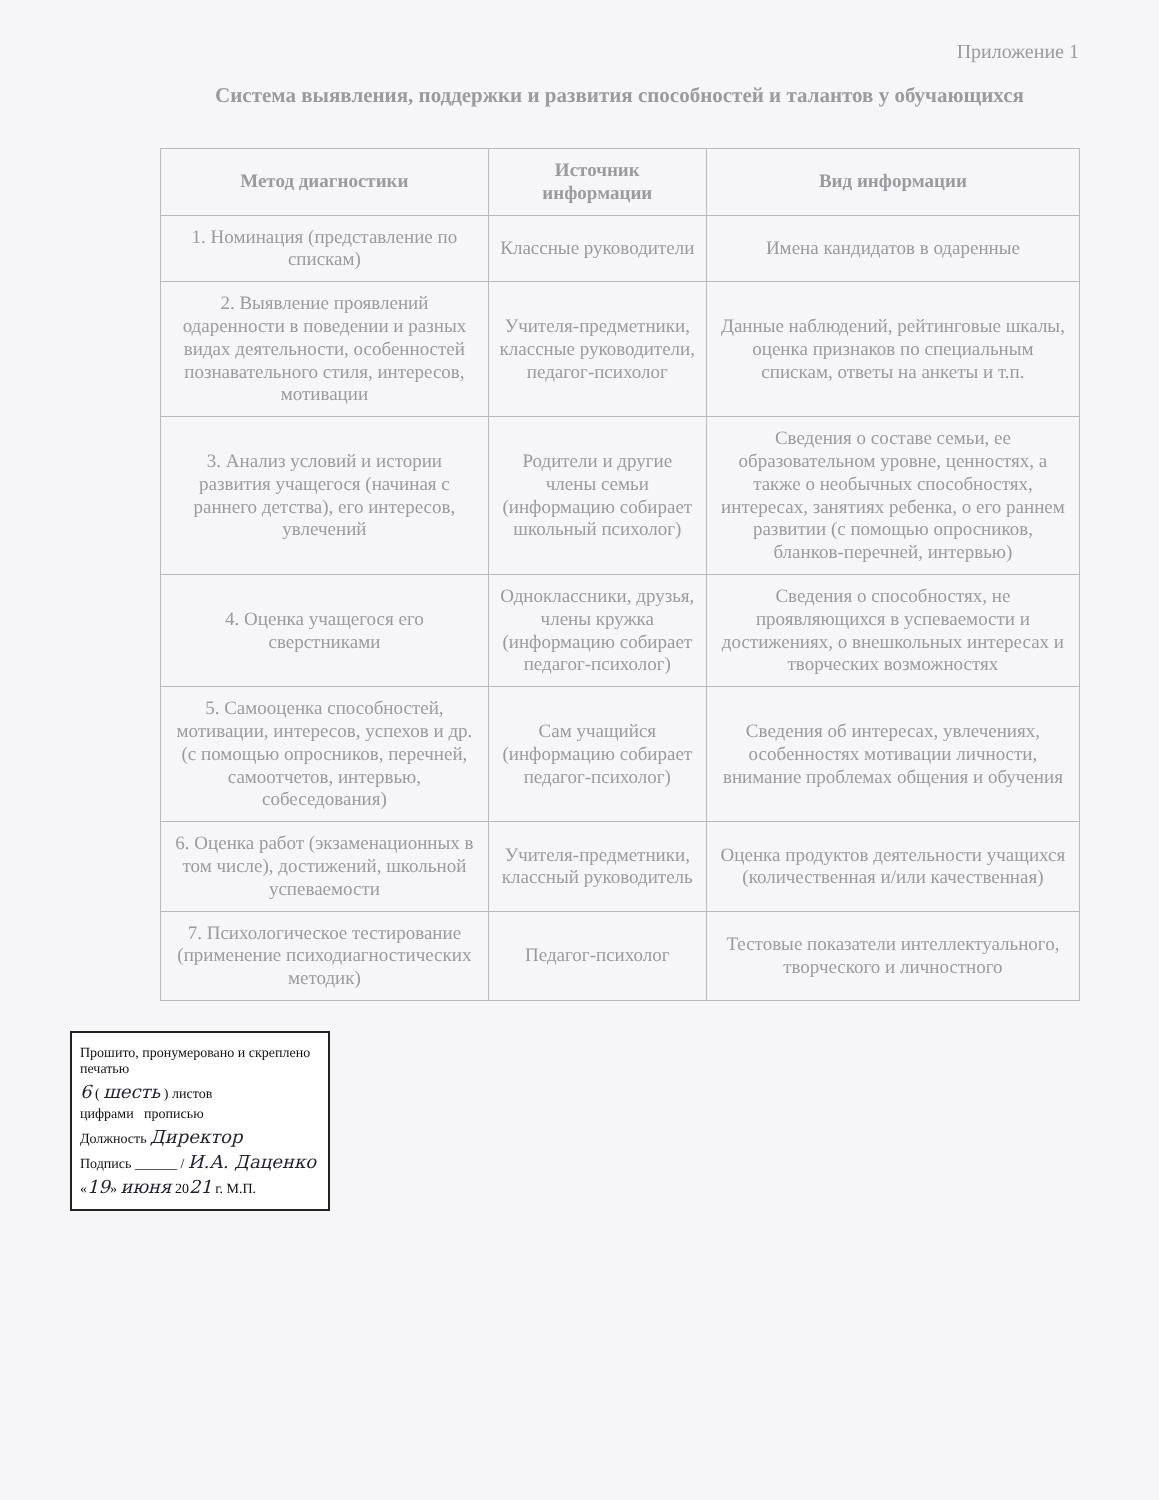Приложение 1
Система выявления, поддержки и развития способностей и талантов у обучающихся
| Метод диагностики | Источник информации | Вид информации |
| --- | --- | --- |
| 1. Номинация (представление по спискам) | Классные руководители | Имена кандидатов в одаренные |
| 2. Выявление проявлений одаренности в поведении и разных видах деятельности, особенностей познавательного стиля, интересов, мотивации | Учителя-предметники, классные руководители, педагог-психолог | Данные наблюдений, рейтинговые шкалы, оценка признаков по специальным спискам, ответы на анкеты и т.п. |
| 3. Анализ условий и истории развития учащегося (начиная с раннего детства), его интересов, увлечений | Родители и другие члены семьи (информацию собирает школьный психолог) | Сведения о составе семьи, ее образовательном уровне, ценностях, а также о необычных способностях, интересах, занятиях ребенка, о его раннем развитии (с помощью опросников, бланков-перечней, интервью) |
| 4. Оценка учащегося его сверстниками | Одноклассники, друзья, члены кружка (информацию собирает педагог-психолог) | Сведения о способностях, не проявляющихся в успеваемости и достижениях, о внешкольных интересах и творческих возможностях |
| 5. Самооценка способностей, мотивации, интересов, успехов и др. (с помощью опросников, перечней, самоотчетов, интервью, собеседования) | Сам учащийся (информацию собирает педагог-психолог) | Сведения об интересах, увлечениях, особенностях мотивации личности, внимание проблемах общения и обучения |
| 6. Оценка работ (экзаменационных в том числе), достижений, школьной успеваемости | Учителя-предметники, классный руководитель | Оценка продуктов деятельности учащихся (количественная и/или качественная) |
| 7. Психологическое тестирование (применение психодиагностических методик) | Педагог-психолог | Тестовые показатели интеллектуального, творческого и личностного |
Прошито, пронумеровано и скреплено печатью
6 ( шесть ) листов
цифрами прописью
Должность Директор
Подпись ______ / И.А. Даценко
«19» июня 2021 г. М.П.